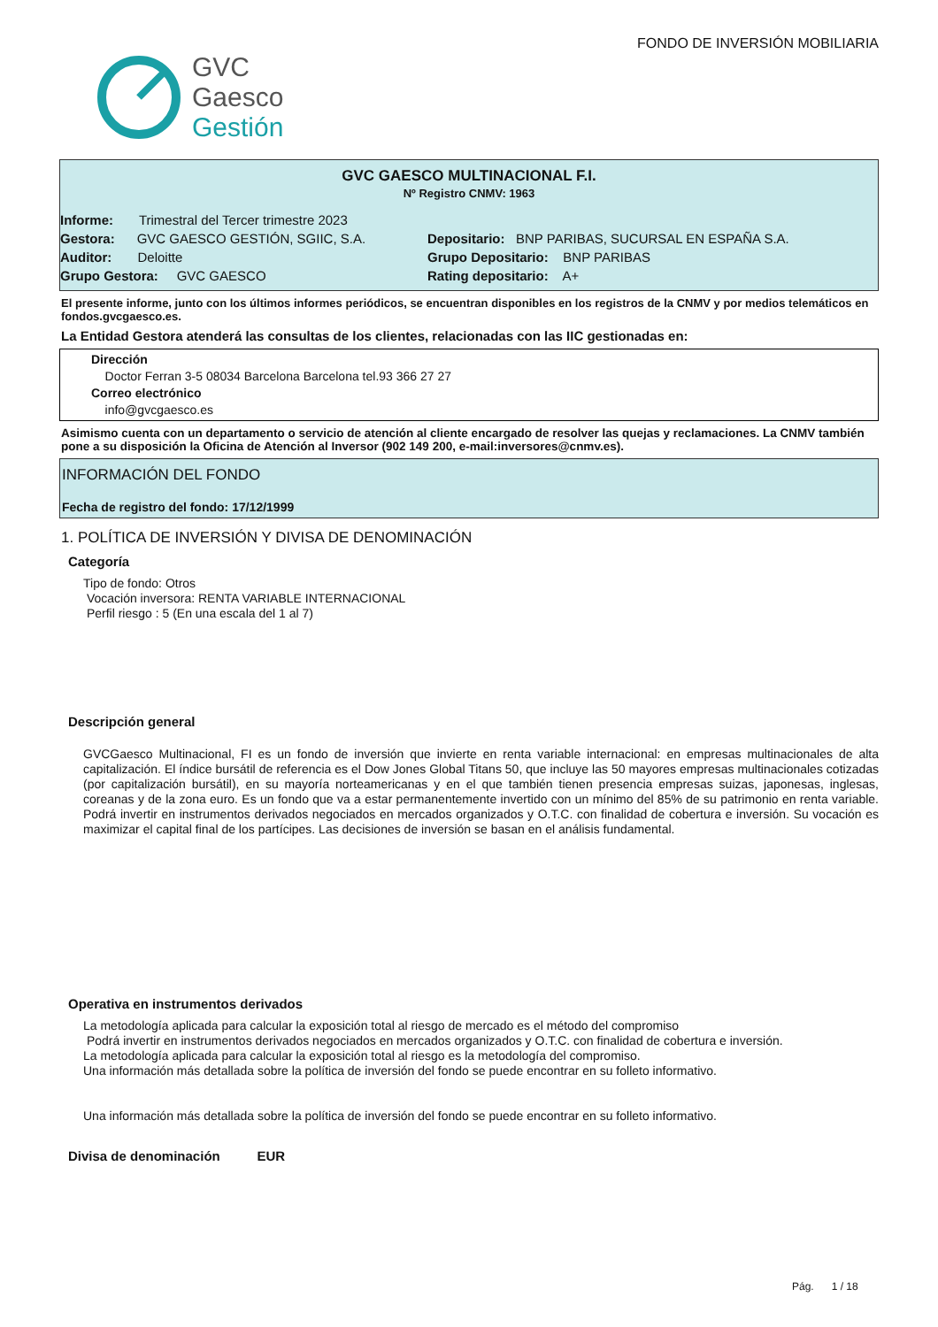GVC
Gaesco
Gestión
FONDO DE INVERSIÓN MOBILIARIA
GVC GAESCO MULTINACIONAL F.I.
Nº Registro CNMV: 1963
Informe: Trimestral del Tercer trimestre 2023
Gestora: GVC GAESCO GESTIÓN, SGIIC, S.A.
Depositario: BNP PARIBAS, SUCURSAL EN ESPAÑA S.A.
Auditor: Deloitte
Grupo Depositario: BNP PARIBAS
Grupo Gestora: GVC GAESCO
Rating depositario: A+
El presente informe, junto con los últimos informes periódicos, se encuentran disponibles en los registros de la CNMV y por medios telemáticos en fondos.gvcgaesco.es.
La Entidad Gestora atenderá las consultas de los clientes, relacionadas con las IIC gestionadas en:
Dirección
Doctor Ferran 3-5 08034 Barcelona Barcelona tel.93 366 27 27
Correo electrónico
info@gvcgaesco.es
Asimismo cuenta con un departamento o servicio de atención al cliente encargado de resolver las quejas y reclamaciones. La CNMV también pone a su disposición la Oficina de Atención al Inversor (902 149 200, e-mail:inversores@cnmv.es).
INFORMACIÓN DEL FONDO
Fecha de registro del fondo: 17/12/1999
1. POLÍTICA DE INVERSIÓN Y DIVISA DE DENOMINACIÓN
Categoría
Tipo de fondo: Otros
Vocación inversora: RENTA VARIABLE INTERNACIONAL
Perfil riesgo : 5 (En una escala del 1 al 7)
Descripción general
GVCGaesco Multinacional, FI es un fondo de inversión que invierte en renta variable internacional: en empresas multinacionales de alta capitalización. El índice bursátil de referencia es el Dow Jones Global Titans 50, que incluye las 50 mayores empresas multinacionales cotizadas (por capitalización bursátil), en su mayoría norteamericanas y en el que también tienen presencia empresas suizas, japonesas, inglesas, coreanas y de la zona euro. Es un fondo que va a estar permanentemente invertido con un mínimo del 85% de su patrimonio en renta variable. Podrá invertir en instrumentos derivados negociados en mercados organizados y O.T.C. con finalidad de cobertura e inversión. Su vocación es maximizar el capital final de los partícipes. Las decisiones de inversión se basan en el análisis fundamental.
Operativa en instrumentos derivados
La metodología aplicada para calcular la exposición total al riesgo de mercado es el método del compromiso
Podrá invertir en instrumentos derivados negociados en mercados organizados y O.T.C. con finalidad de cobertura e inversión.
La metodología aplicada para calcular la exposición total al riesgo es la metodología del compromiso.
Una información más detallada sobre la política de inversión del fondo se puede encontrar en su folleto informativo.
Una información más detallada sobre la política de inversión del fondo se puede encontrar en su folleto informativo.
Divisa de denominación EUR
Pág. 1 / 18